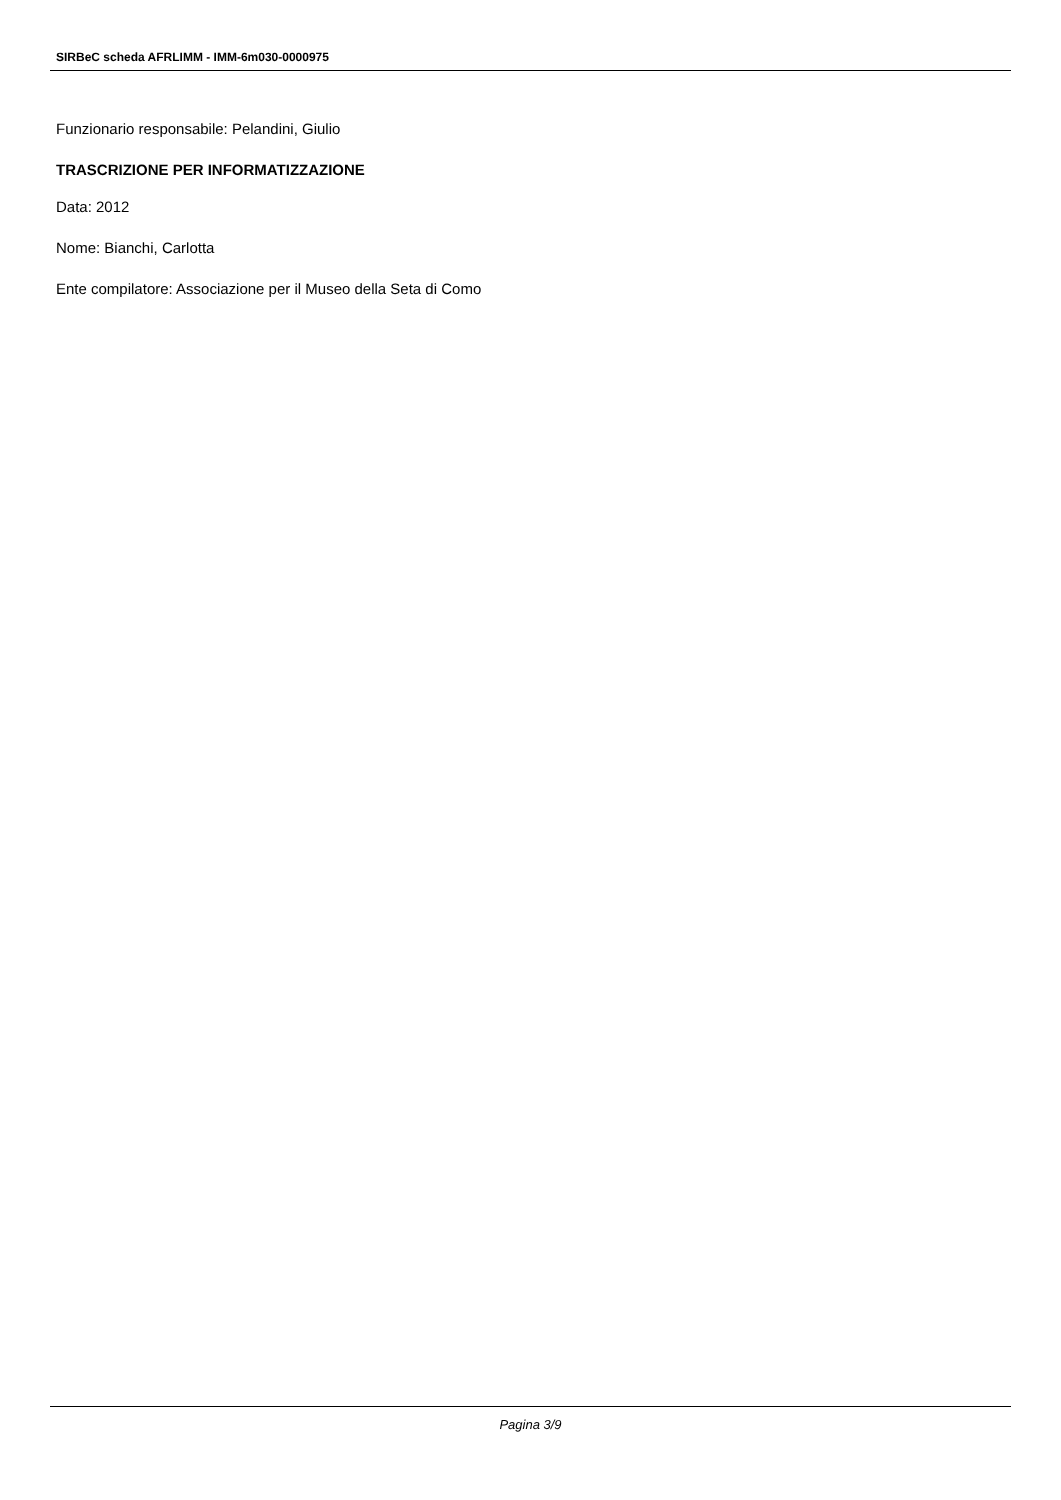SIRBeC scheda AFRLIMM - IMM-6m030-0000975
Funzionario responsabile: Pelandini, Giulio
TRASCRIZIONE PER INFORMATIZZAZIONE
Data: 2012
Nome: Bianchi, Carlotta
Ente compilatore: Associazione per il Museo della Seta di Como
Pagina 3/9